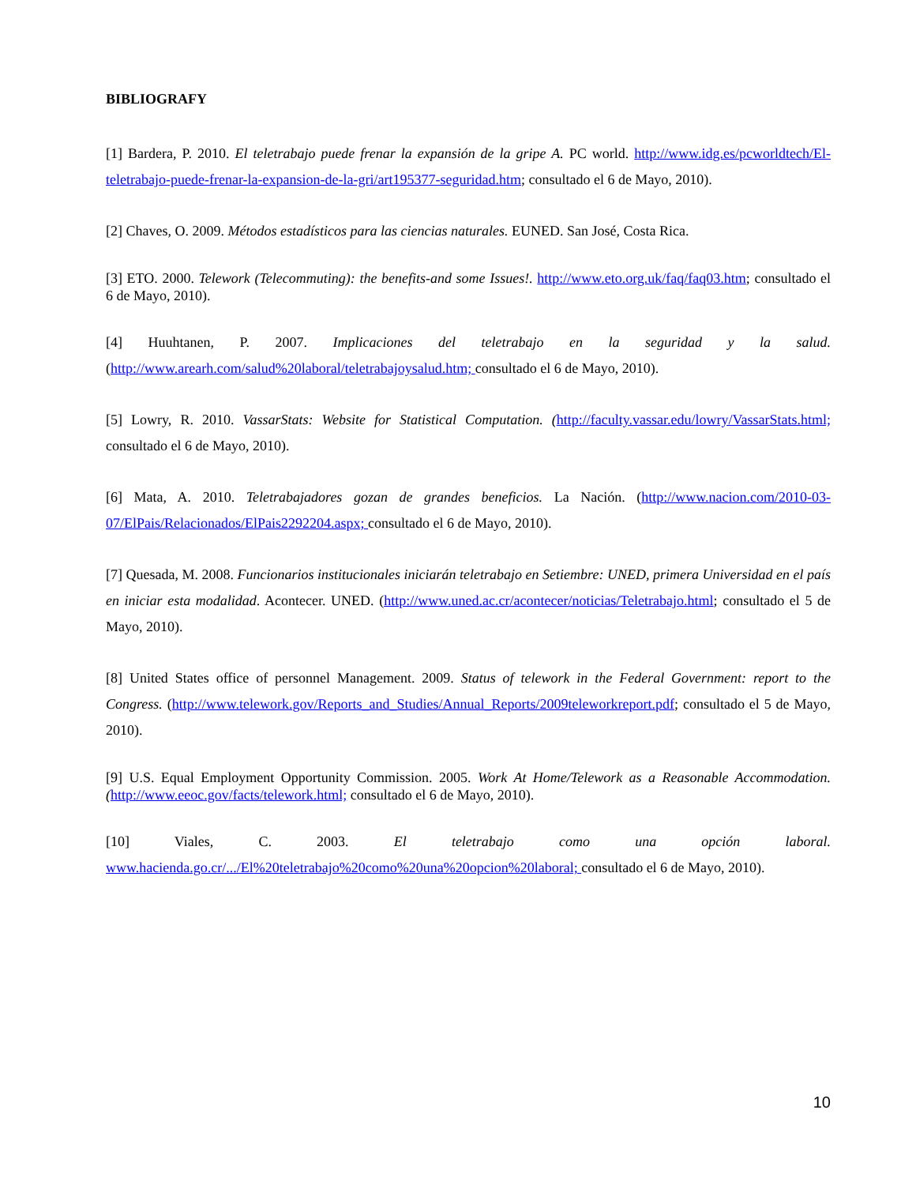BIBLIOGRAFY
[1] Bardera, P. 2010. El teletrabajo puede frenar la expansión de la gripe A. PC world. http://www.idg.es/pcworldtech/El-teletrabajo-puede-frenar-la-expansion-de-la-gri/art195377-seguridad.htm; consultado el 6 de Mayo, 2010).
[2] Chaves, O. 2009. Métodos estadísticos para las ciencias naturales. EUNED. San José, Costa Rica.
[3] ETO. 2000. Telework (Telecommuting): the benefits-and some Issues!. http://www.eto.org.uk/faq/faq03.htm; consultado el 6 de Mayo, 2010).
[4] Huuhtanen, P. 2007. Implicaciones del teletrabajo en la seguridad y la salud. (http://www.arearh.com/salud%20laboral/teletrabajoysalud.htm; consultado el 6 de Mayo, 2010).
[5] Lowry, R. 2010. VassarStats: Website for Statistical Computation. (http://faculty.vassar.edu/lowry/VassarStats.html; consultado el 6 de Mayo, 2010).
[6] Mata, A. 2010. Teletrabajadores gozan de grandes beneficios. La Nación. (http://www.nacion.com/2010-03-07/ElPais/Relacionados/ElPais2292204.aspx; consultado el 6 de Mayo, 2010).
[7] Quesada, M. 2008. Funcionarios institucionales iniciarán teletrabajo en Setiembre: UNED, primera Universidad en el país en iniciar esta modalidad. Acontecer. UNED. (http://www.uned.ac.cr/acontecer/noticias/Teletrabajo.html; consultado el 5 de Mayo, 2010).
[8] United States office of personnel Management. 2009. Status of telework in the Federal Government: report to the Congress. (http://www.telework.gov/Reports_and_Studies/Annual_Reports/2009teleworkreport.pdf; consultado el 5 de Mayo, 2010).
[9] U.S. Equal Employment Opportunity Commission. 2005. Work At Home/Telework as a Reasonable Accommodation. (http://www.eeoc.gov/facts/telework.html; consultado el 6 de Mayo, 2010).
[10] Viales, C. 2003. El teletrabajo como una opción laboral. www.hacienda.go.cr/.../El%20teletrabajo%20como%20una%20opcion%20laboral; consultado el 6 de Mayo, 2010).
10